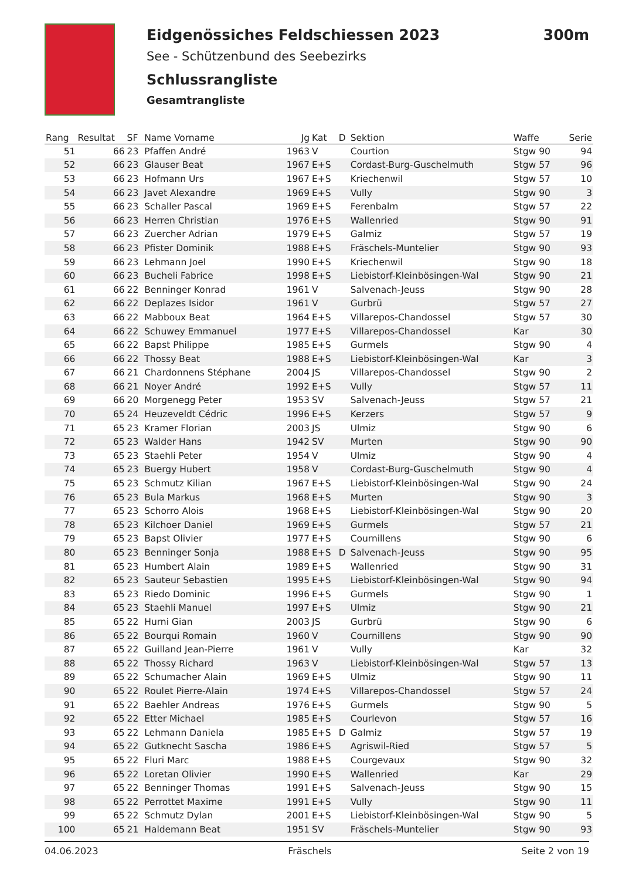Eidgenössiches Feldschiessen 2023
See - Schützenbund des Seebezirks
Schlussrangliste
Gesamtrangliste
300m
| Rang | Resultat | SF | Name Vorname | Jg | Kat | D | Sektion | Waffe | Serie |
| --- | --- | --- | --- | --- | --- | --- | --- | --- | --- |
| 51 | 66 | 23 | Pfaffen André | 1963 | V | | Courtion | Stgw 90 | 94 |
| 52 | 66 | 23 | Glauser Beat | 1967 | E+S | | Cordast-Burg-Guschelmuth | Stgw 57 | 96 |
| 53 | 66 | 23 | Hofmann Urs | 1967 | E+S | | Kriechenwil | Stgw 57 | 10 |
| 54 | 66 | 23 | Javet Alexandre | 1969 | E+S | | Vully | Stgw 90 | 3 |
| 55 | 66 | 23 | Schaller Pascal | 1969 | E+S | | Ferenbalm | Stgw 57 | 22 |
| 56 | 66 | 23 | Herren Christian | 1976 | E+S | | Wallenried | Stgw 90 | 91 |
| 57 | 66 | 23 | Zuercher Adrian | 1979 | E+S | | Galmiz | Stgw 57 | 19 |
| 58 | 66 | 23 | Pfister Dominik | 1988 | E+S | | Fräschels-Muntelier | Stgw 90 | 93 |
| 59 | 66 | 23 | Lehmann Joel | 1990 | E+S | | Kriechenwil | Stgw 90 | 18 |
| 60 | 66 | 23 | Bucheli Fabrice | 1998 | E+S | | Liebistorf-Kleinbösingen-Wal | Stgw 90 | 21 |
| 61 | 66 | 22 | Benninger Konrad | 1961 | V | | Salvenach-Jeuss | Stgw 90 | 28 |
| 62 | 66 | 22 | Deplazes Isidor | 1961 | V | | Gurbrü | Stgw 57 | 27 |
| 63 | 66 | 22 | Mabboux Beat | 1964 | E+S | | Villarepos-Chandossel | Stgw 57 | 30 |
| 64 | 66 | 22 | Schuwey Emmanuel | 1977 | E+S | | Villarepos-Chandossel | Kar | 30 |
| 65 | 66 | 22 | Bapst Philippe | 1985 | E+S | | Gurmels | Stgw 90 | 4 |
| 66 | 66 | 22 | Thossy Beat | 1988 | E+S | | Liebistorf-Kleinbösingen-Wal | Kar | 3 |
| 67 | 66 | 21 | Chardonnens Stéphane | 2004 | JS | | Villarepos-Chandossel | Stgw 90 | 2 |
| 68 | 66 | 21 | Noyer André | 1992 | E+S | | Vully | Stgw 57 | 11 |
| 69 | 66 | 20 | Morgenegg Peter | 1953 | SV | | Salvenach-Jeuss | Stgw 57 | 21 |
| 70 | 65 | 24 | Heuzeveldt Cédric | 1996 | E+S | | Kerzers | Stgw 57 | 9 |
| 71 | 65 | 23 | Kramer Florian | 2003 | JS | | Ulmiz | Stgw 90 | 6 |
| 72 | 65 | 23 | Walder Hans | 1942 | SV | | Murten | Stgw 90 | 90 |
| 73 | 65 | 23 | Staehli Peter | 1954 | V | | Ulmiz | Stgw 90 | 4 |
| 74 | 65 | 23 | Buergy Hubert | 1958 | V | | Cordast-Burg-Guschelmuth | Stgw 90 | 4 |
| 75 | 65 | 23 | Schmutz Kilian | 1967 | E+S | | Liebistorf-Kleinbösingen-Wal | Stgw 90 | 24 |
| 76 | 65 | 23 | Bula Markus | 1968 | E+S | | Murten | Stgw 90 | 3 |
| 77 | 65 | 23 | Schorro Alois | 1968 | E+S | | Liebistorf-Kleinbösingen-Wal | Stgw 90 | 20 |
| 78 | 65 | 23 | Kilchoer Daniel | 1969 | E+S | | Gurmels | Stgw 57 | 21 |
| 79 | 65 | 23 | Bapst Olivier | 1977 | E+S | | Cournillens | Stgw 90 | 6 |
| 80 | 65 | 23 | Benninger Sonja | 1988 | E+S | D | Salvenach-Jeuss | Stgw 90 | 95 |
| 81 | 65 | 23 | Humbert Alain | 1989 | E+S | | Wallenried | Stgw 90 | 31 |
| 82 | 65 | 23 | Sauteur Sebastien | 1995 | E+S | | Liebistorf-Kleinbösingen-Wal | Stgw 90 | 94 |
| 83 | 65 | 23 | Riedo Dominic | 1996 | E+S | | Gurmels | Stgw 90 | 1 |
| 84 | 65 | 23 | Staehli Manuel | 1997 | E+S | | Ulmiz | Stgw 90 | 21 |
| 85 | 65 | 22 | Hurni Gian | 2003 | JS | | Gurbrü | Stgw 90 | 6 |
| 86 | 65 | 22 | Bourqui Romain | 1960 | V | | Cournillens | Stgw 90 | 90 |
| 87 | 65 | 22 | Guilland Jean-Pierre | 1961 | V | | Vully | Kar | 32 |
| 88 | 65 | 22 | Thossy Richard | 1963 | V | | Liebistorf-Kleinbösingen-Wal | Stgw 57 | 13 |
| 89 | 65 | 22 | Schumacher Alain | 1969 | E+S | | Ulmiz | Stgw 90 | 11 |
| 90 | 65 | 22 | Roulet Pierre-Alain | 1974 | E+S | | Villarepos-Chandossel | Stgw 57 | 24 |
| 91 | 65 | 22 | Baehler Andreas | 1976 | E+S | | Gurmels | Stgw 90 | 5 |
| 92 | 65 | 22 | Etter Michael | 1985 | E+S | | Courlevon | Stgw 57 | 16 |
| 93 | 65 | 22 | Lehmann Daniela | 1985 | E+S | D | Galmiz | Stgw 57 | 19 |
| 94 | 65 | 22 | Gutknecht Sascha | 1986 | E+S | | Agriswil-Ried | Stgw 57 | 5 |
| 95 | 65 | 22 | Fluri Marc | 1988 | E+S | | Courgevaux | Stgw 90 | 32 |
| 96 | 65 | 22 | Loretan Olivier | 1990 | E+S | | Wallenried | Kar | 29 |
| 97 | 65 | 22 | Benninger Thomas | 1991 | E+S | | Salvenach-Jeuss | Stgw 90 | 15 |
| 98 | 65 | 22 | Perrottet Maxime | 1991 | E+S | | Vully | Stgw 90 | 11 |
| 99 | 65 | 22 | Schmutz Dylan | 2001 | E+S | | Liebistorf-Kleinbösingen-Wal | Stgw 90 | 5 |
| 100 | 65 | 21 | Haldemann Beat | 1951 | SV | | Fräschels-Muntelier | Stgw 90 | 93 |
04.06.2023 Fräschels Seite 2 von 19